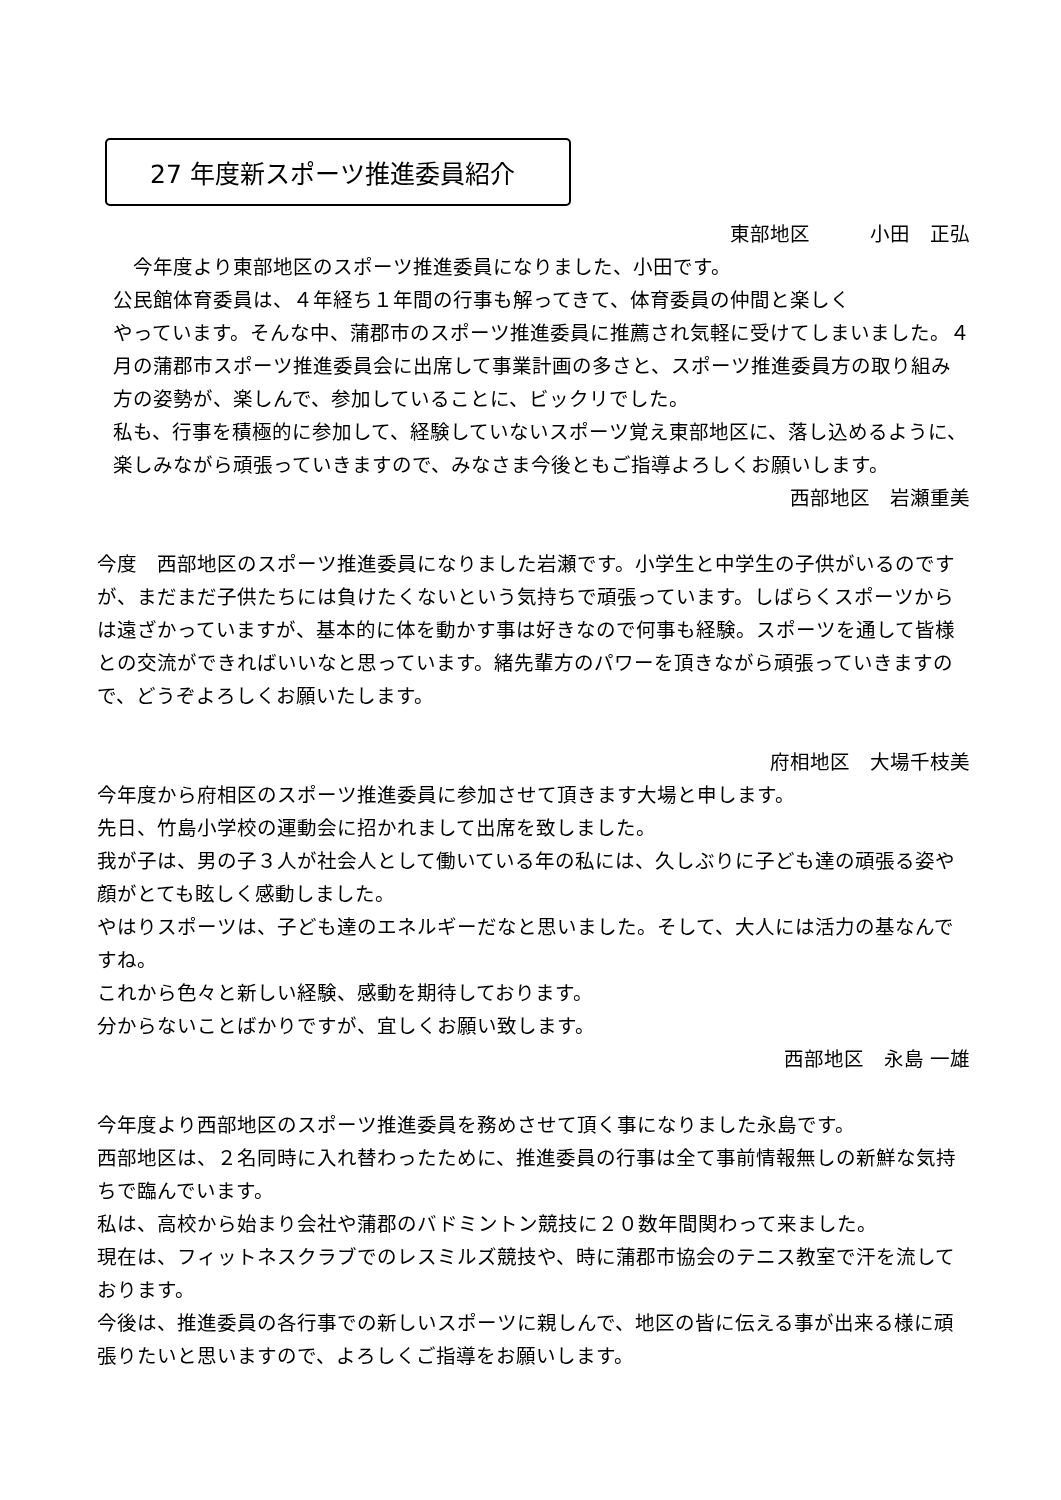27 年度新スポーツ推進委員紹介
東部地区　　　小田　正弘
　今年度より東部地区のスポーツ推進委員になりました、小田です。
公民館体育委員は、４年経ち１年間の行事も解ってきて、体育委員の仲間と楽しく
やっています。そんな中、蒲郡市のスポーツ推進委員に推薦され気軽に受けてしまいました。４月の蒲郡市スポーツ推進委員会に出席して事業計画の多さと、スポーツ推進委員方の取り組み方の姿勢が、楽しんで、参加していることに、ビックリでした。
私も、行事を積極的に参加して、経験していないスポーツ覚え東部地区に、落し込めるように、楽しみながら頑張っていきますので、みなさま今後ともご指導よろしくお願いします。
西部地区　岩瀬重美
今度　西部地区のスポーツ推進委員になりました岩瀬です。小学生と中学生の子供がいるのですが、まだまだ子供たちには負けたくないという気持ちで頑張っています。しばらくスポーツからは遠ざかっていますが、基本的に体を動かす事は好きなので何事も経験。スポーツを通して皆様との交流ができればいいなと思っています。緒先輩方のパワーを頂きながら頑張っていきますので、どうぞよろしくお願いたします。
府相地区　大場千枝美
今年度から府相区のスポーツ推進委員に参加させて頂きます大場と申します。
先日、竹島小学校の運動会に招かれまして出席を致しました。
我が子は、男の子３人が社会人として働いている年の私には、久しぶりに子ども達の頑張る姿や顔がとても眩しく感動しました。
やはりスポーツは、子ども達のエネルギーだなと思いました。そして、大人には活力の基なんですね。
これから色々と新しい経験、感動を期待しております。
分からないことばかりですが、宜しくお願い致します。
西部地区　永島 一雄
今年度より西部地区のスポーツ推進委員を務めさせて頂く事になりました永島です。
西部地区は、２名同時に入れ替わったために、推進委員の行事は全て事前情報無しの新鮮な気持ちで臨んでいます。
私は、高校から始まり会社や蒲郡のバドミントン競技に２０数年間関わって来ました。
現在は、フィットネスクラブでのレスミルズ競技や、時に蒲郡市協会のテニス教室で汗を流しております。
今後は、推進委員の各行事での新しいスポーツに親しんで、地区の皆に伝える事が出来る様に頑張りたいと思いますので、よろしくご指導をお願いします。